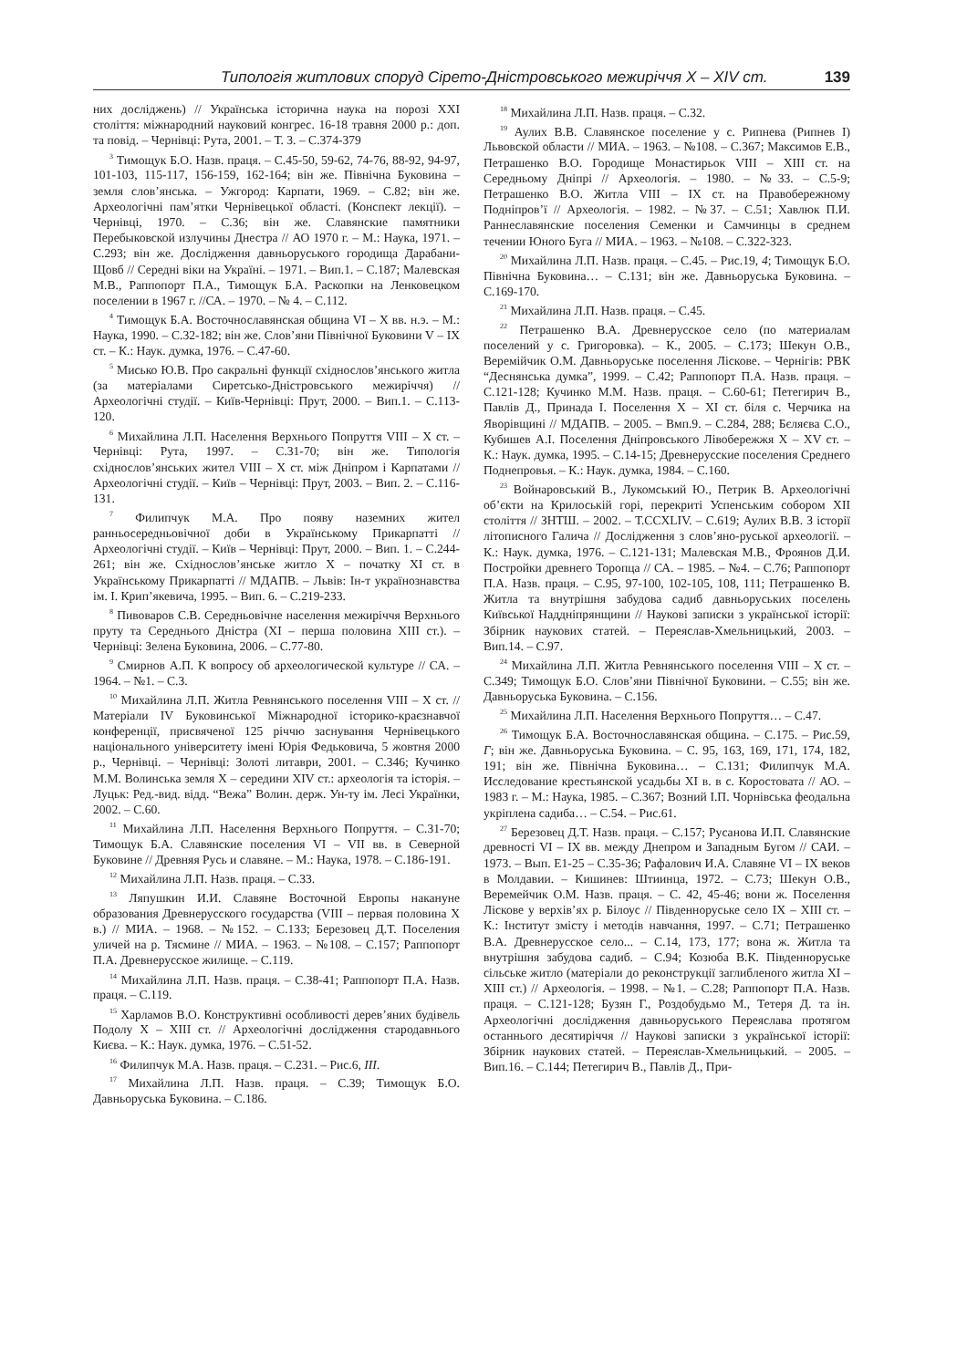Типологія житлових споруд Сірето-Дністровського межиріччя X – XIV ст. 139
них досліджень) // Українська історична наука на порозі XXI століття: міжнародний науковий конгрес. 16-18 травня 2000 р.: доп. та повід. – Чернівці: Рута, 2001. – Т. 3. – С.374-379
<sup>3</sup> Тимощук Б.О. Назв. праця. – С.45-50, 59-62, 74-76, 88-92, 94-97, 101-103, 115-117, 156-159, 162-164; він же. Північна Буковина – земля слов’янська. – Ужгород: Карпати, 1969. – С.82; він же. Археологічні пам’ятки Чернівецької області. (Конспект лекції). – Чернівці, 1970. – С.36; він же. Славянские памятники Перебыковской излучины Днестра // АО 1970 г. – М.: Наука, 1971. – С.293; він же. Дослідження давньоруського городища Дарабани-Щовб // Середні віки на Україні. – 1971. – Вип.1. – С.187; Малевская М.В., Раппопорт П.А., Тимощук Б.А. Раскопки на Ленковецком поселении в 1967 г. //СА. – 1970. – № 4. – С.112.
<sup>4</sup> Тимощук Б.А. Восточнославянская община VI – X вв. н.э. – М.: Наука, 1990. – С.32-182; він же. Слов’яни Північної Буковини V – IX ст. – К.: Наук. думка, 1976. – С.47-60.
<sup>5</sup> Мисько Ю.В. Про сакральні функції східнослов’янського житла (за матеріалами Сиретсько-Дністровського межиріччя) // Археологічні студії. – Київ-Чернівці: Прут, 2000. – Вип.1. – С.113-120.
<sup>6</sup> Михайлина Л.П. Населення Верхнього Попруття VIII – X ст. – Чернівці: Рута, 1997. – С.31-70; він же. Типологія східнослов’янських жител VIII – X ст. між Дніпром і Карпатами // Археологічні студії. – Київ – Чернівці: Прут, 2003. – Вип. 2. – С.116-131.
<sup>7</sup> Филипчук М.А. Про появу наземних жител ранньосередньовічної доби в Українському Прикарпатті // Археологічні студії. – Київ – Чернівці: Прут, 2000. – Вип. 1. – С.244-261; він же. Східнослов’янське житло X – початку XI ст. в Українському Прикарпатті // МДАПВ. – Львів: Ін-т українознавства ім. І. Крип’якевича, 1995. – Вип. 6. – С.219-233.
<sup>8</sup> Пивоваров С.В. Середньовічне населення межиріччя Верхнього пруту та Середнього Дністра (XI – перша половина XIII ст.). – Чернівці: Зелена Буковина, 2006. – С.77-80.
<sup>9</sup> Смирнов А.П. К вопросу об археологической культуре // СА. – 1964. – №1. – С.3.
<sup>10</sup> Михайлина Л.П. Житла Ревнянського поселення VIII – X ст. // Матеріали IV Буковинської Міжнародної історико-краєзнавчої конференції, присвяченої 125 річчю заснування Чернівецького національного університету імені Юрія Федьковича, 5 жовтня 2000 р., Чернівці. – Чернівці: Золоті литаври, 2001. – С.346; Кучинко М.М. Волинська земля X – середини XIV ст.: археологія та історія. – Луцьк: Ред.-вид. відд. “Вежа” Волин. держ. Ун-ту ім. Лесі Українки, 2002. – С.60.
<sup>11</sup> Михайлина Л.П. Населення Верхнього Попруття. – С.31-70; Тимощук Б.А. Славянские поселения VI – VII вв. в Северной Буковине // Древняя Русь и славяне. – М.: Наука, 1978. – С.186-191.
<sup>12</sup> Михайлина Л.П. Назв. праця. – С.33.
<sup>13</sup> Ляпушкин И.И. Славяне Восточной Европы накануне образования Древнерусского государства (VIII – первая половина X в.) // МИА. – 1968. – №152. – С.133; Березовец Д.Т. Поселения уличей на р. Тясмине // МИА. – 1963. – №108. – С.157; Раппопорт П.А. Древнерусское жилище. – С.119.
<sup>14</sup> Михайлина Л.П. Назв. праця. – С.38-41; Раппопорт П.А. Назв. праця. – С.119.
<sup>15</sup> Харламов В.О. Конструктивні особливості дерев’яних будівель Подолу X – XIII ст. // Археологічні дослідження стародавнього Києва. – К.: Наук. думка, 1976. – С.51-52.
<sup>16</sup> Филипчук М.А. Назв. праця. – С.231. – Рис.6, III.
<sup>17</sup> Михайлина Л.П. Назв. праця. – С.39; Тимощук Б.О. Давньоруська Буковина. – С.186.
<sup>18</sup> Михайлина Л.П. Назв. праця. – С.32.
<sup>19</sup> Аулих В.В. Славянское поселение у с. Рипнева (Рипнев I) Львовской области // МИА. – 1963. – №108. – С.367; Максимов Е.В., Петрашенко В.О. Городище Монастирьок VIII – XIII ст. на Середньому Дніпрі // Археологія. – 1980. – №33. – С.5-9; Петрашенко В.О. Житла VIII – IX ст. на Правобережному Подніпров’ї // Археологія. – 1982. – №37. – С.51; Хавлюк П.И. Раннеславянские поселения Семенки и Самчинцы в среднем течении Юного Буга // МИА. – 1963. – №108. – С.322-323.
<sup>20</sup> Михайлина Л.П. Назв. праця. – С.45. – Рис.19, 4; Тимощук Б.О. Північна Буковина… – С.131; він же. Давньоруська Буковина. – С.169-170.
<sup>21</sup> Михайлина Л.П. Назв. праця. – С.45.
<sup>22</sup> Петрашенко В.А. Древнерусское село (по материалам поселений у с. Григоровка). – К., 2005. – С.173; Шекун О.В., Веремійчик О.М. Давньоруське поселення Ліскове. – Чернігів: РВК “Деснянська думка”, 1999. – С.42; Раппопорт П.А. Назв. праця. – С.121-128; Кучинко М.М. Назв. праця. – С.60-61; Петегирич В., Павлів Д., Принада І. Поселення X – XI ст. біля с. Черчика на Яворівщині // МДАПВ. – 2005. – Вмп.9. – С.284, 288; Бєляєва С.О., Кубишев А.І. Поселення Дніпровського Лівобережжя X – XV ст. – К.: Наук. думка, 1995. – С.14-15; Древнерусские поселения Среднего Поднепровья. – К.: Наук. думка, 1984. – С.160.
<sup>23</sup> Войнаровський В., Лукомський Ю., Петрик В. Археологічні об’єкти на Крилоській горі, перекриті Успенським собором XII століття // ЗНТШ. – 2002. – Т.CCXLIV. – С.619; Аулих В.В. З історії літописного Галича // Дослідження з слов’яно-руської археології. – К.: Наук. думка, 1976. – С.121-131; Малевская М.В., Фроянов Д.И. Постройки древнего Торопца // СА. – 1985. – №4. – С.76; Раппопорт П.А. Назв. праця. – С.95, 97-100, 102-105, 108, 111; Петрашенко В. Житла та внутрішня забудова садиб давньоруських поселень Київської Наддніпрянщини // Наукові записки з української історії: Збірник наукових статей. – Переяслав-Хмельницький, 2003. – Вип.14. – С.97.
<sup>24</sup> Михайлина Л.П. Житла Ревнянського поселення VIII – X ст. – С.349; Тимощук Б.О. Слов’яни Північної Буковини. – С.55; він же. Давньоруська Буковина. – С.156.
<sup>25</sup> Михайлина Л.П. Населення Верхнього Попруття… – С.47.
<sup>26</sup> Тимощук Б.А. Восточнославянская община. – С.175. – Рис.59, Г; він же. Давньоруська Буковина. – С. 95, 163, 169, 171, 174, 182, 191; він же. Північна Буковина… – С.131; Филипчук М.А. Исследование крестьянской усадьбы XI в. в с. Коростовата // АО. – 1983 г. – М.: Наука, 1985. – С.367; Возний І.П. Чорнівська феодальна укріплена садиба… – С.54. – Рис.61.
<sup>27</sup> Березовец Д.Т. Назв. праця. – С.157; Русанова И.П. Славянские древності VI – IX вв. между Днепром и Западным Бугом // САИ. – 1973. – Вып. Е1-25 – С.35-36; Рафалович И.А. Славяне VI – IX веков в Молдавии. – Кишинев: Штиинца, 1972. – С.73; Шекун О.В., Веремейчик О.М. Назв. праця. – С. 42, 45-46; вони ж. Поселення Ліскове у верхів’ях р. Білоус // Південноруське село IX – XIII ст. – К.: Інститут змісту і методів навчання, 1997. – С.71; Петрашенко В.А. Древнерусское село... – С.14, 173, 177; вона ж. Житла та внутрішня забудова садиб. – С.94; Козюба В.К. Південноруське сільське житло (матеріали до реконструкції заглибленого житла XI – XIII ст.) // Археологія. – 1998. – №1. – С.28; Раппопорт П.А. Назв. праця. – С.121-128; Бузян Г., Роздобудьмо М., Тетеря Д. та ін. Археологічні дослідження давньоруського Переяслава протягом останнього десятиріччя // Наукові записки з української історії: Збірник наукових статей. – Переяслав-Хмельницький. – 2005. – Вип.16. – С.144; Петегирич В., Павлів Д., При-